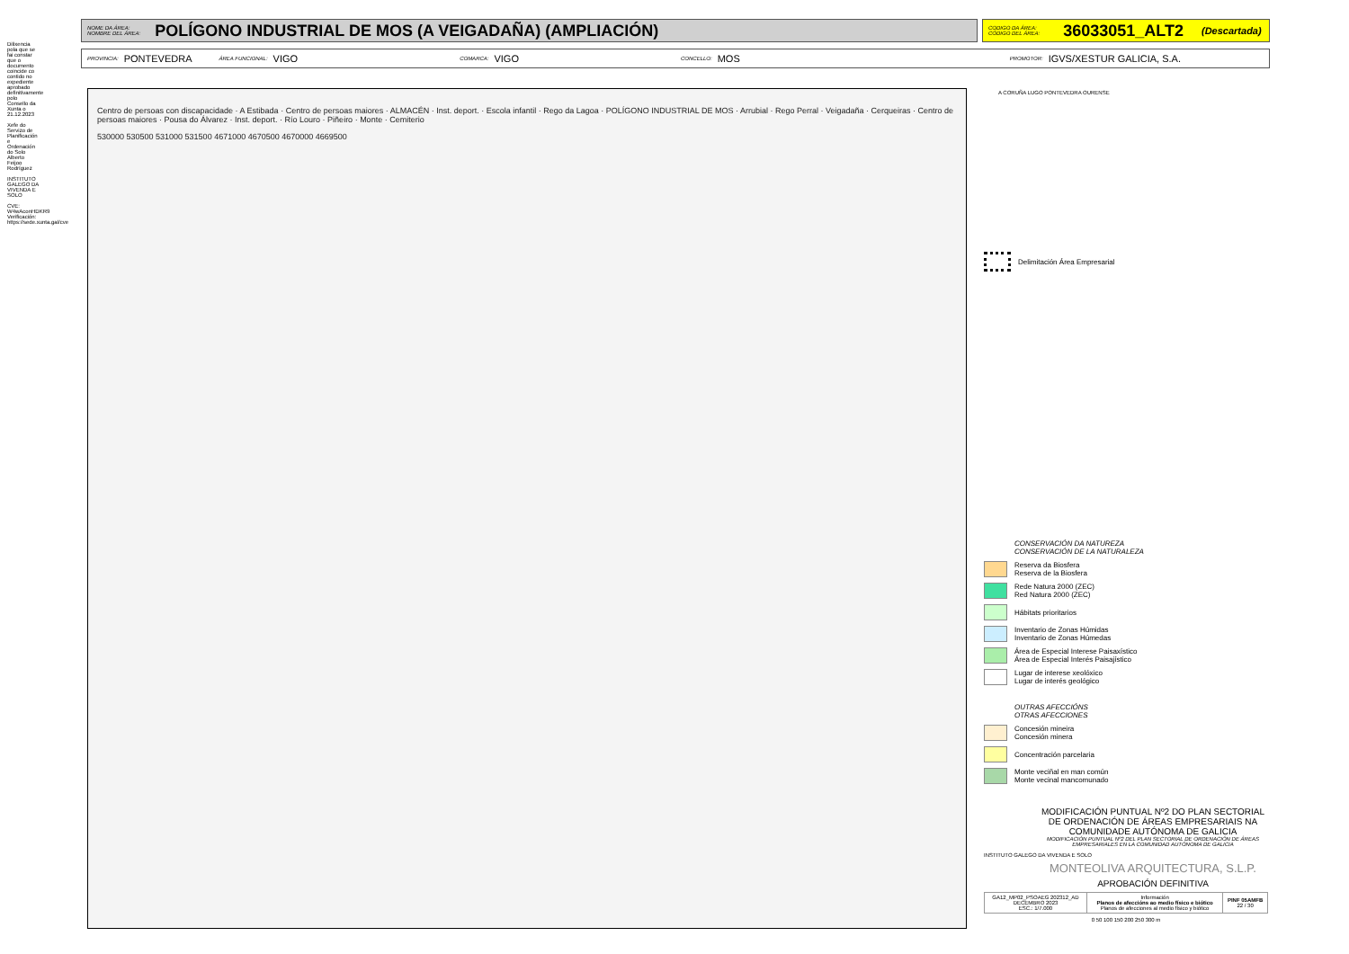Dilixencia pola que se fai constar que o documento coincide co contido no expediente aprobado definitivamente polo Consello da Xunta o 21.12.2023
Xefe do Servizo de Planificación e Ordenación do Solo Alberto Feijoo Rodríguez
INSTITUTO GALEGO DA VIVENDA E SOLO
CVE: W4wAconHDKR9 Verificación: https://sede.xunta.gal/cve
NOME DA ÁREA:
NOMBRE DEL ÁREA: POLÍGONO INDUSTRIAL DE MOS (A VEIGADAÑA) (AMPLIACIÓN)
CODIGO DA ÁREA:
CÓDIGO DEL ÁREA: 36033051_ALT2 (Descartada)
PROVINCIA: PONTEVEDRA ÁREA FUNCIONAL: VIGO COMARCA: VIGO CONCELLO: MOS PROMOTOR: IGVS/XESTUR GALICIA, S.A.
Centro de persoas con discapacidade · A Estibada · Centro de persoas maiores · ALMACÉN · Inst. deport. · Escola infantil · Rego da Lagoa · POLÍGONO INDUSTRIAL DE MOS · Arrubial · Rego Perral · Veigadaña · Cerqueiras · Centro de persoas maiores · Pousa do Álvarez · Inst. deport. · Río Louro · Piñeiro · Monte · Cemiterio
530000 530500 531000 531500 4671000 4670500 4670000 4669500
A CORUÑA LUGO PONTEVEDRA OURENSE
Delimitación Área Empresarial
CONSERVACIÓN DA NATUREZA
CONSERVACIÓN DE LA NATURALEZA
Reserva da Biosfera
Reserva de la Biosfera
Rede Natura 2000 (ZEC)
Red Natura 2000 (ZEC)
Hábitats prioritarios
Inventario de Zonas Húmidas
Inventario de Zonas Húmedas
Área de Especial Interese Paisaxístico
Área de Especial Interés Paisajístico
Lugar de interese xeolóxico
Lugar de interés geológico
OUTRAS AFECCIÓNS
OTRAS AFECCIONES
Concesión mineira
Concesión minera
Concentración parcelaria
Monte veciñal en man común
Monte vecinal mancomunado
MODIFICACIÓN PUNTUAL Nº2 DO PLAN SECTORIAL DE ORDENACIÓN DE ÁREAS EMPRESARIAIS NA COMUNIDADE AUTÓNOMA DE GALICIA
MODIFICACIÓN PUNTUAL Nº2 DEL PLAN SECTORIAL DE ORDENACIÓN DE ÁREAS EMPRESARIALES EN LA COMUNIDAD AUTÓNOMA DE GALICIA
INSTITUTO GALEGO DA VIVENDA E SOLO
MONTEOLIVA ARQUITECTURA, S.L.P.
APROBACIÓN DEFINITIVA
| GA12_MP02_PSOAEG 202312_AD DECEMBRO 2023 ESC.: 1/7.000 | Información Planos de afeccións ao medio físico e biótico Planos de afecciones al medio físico y biótico | PINF 05AMFB 22 / 30 |
0 50 100 150 200 250 300 m